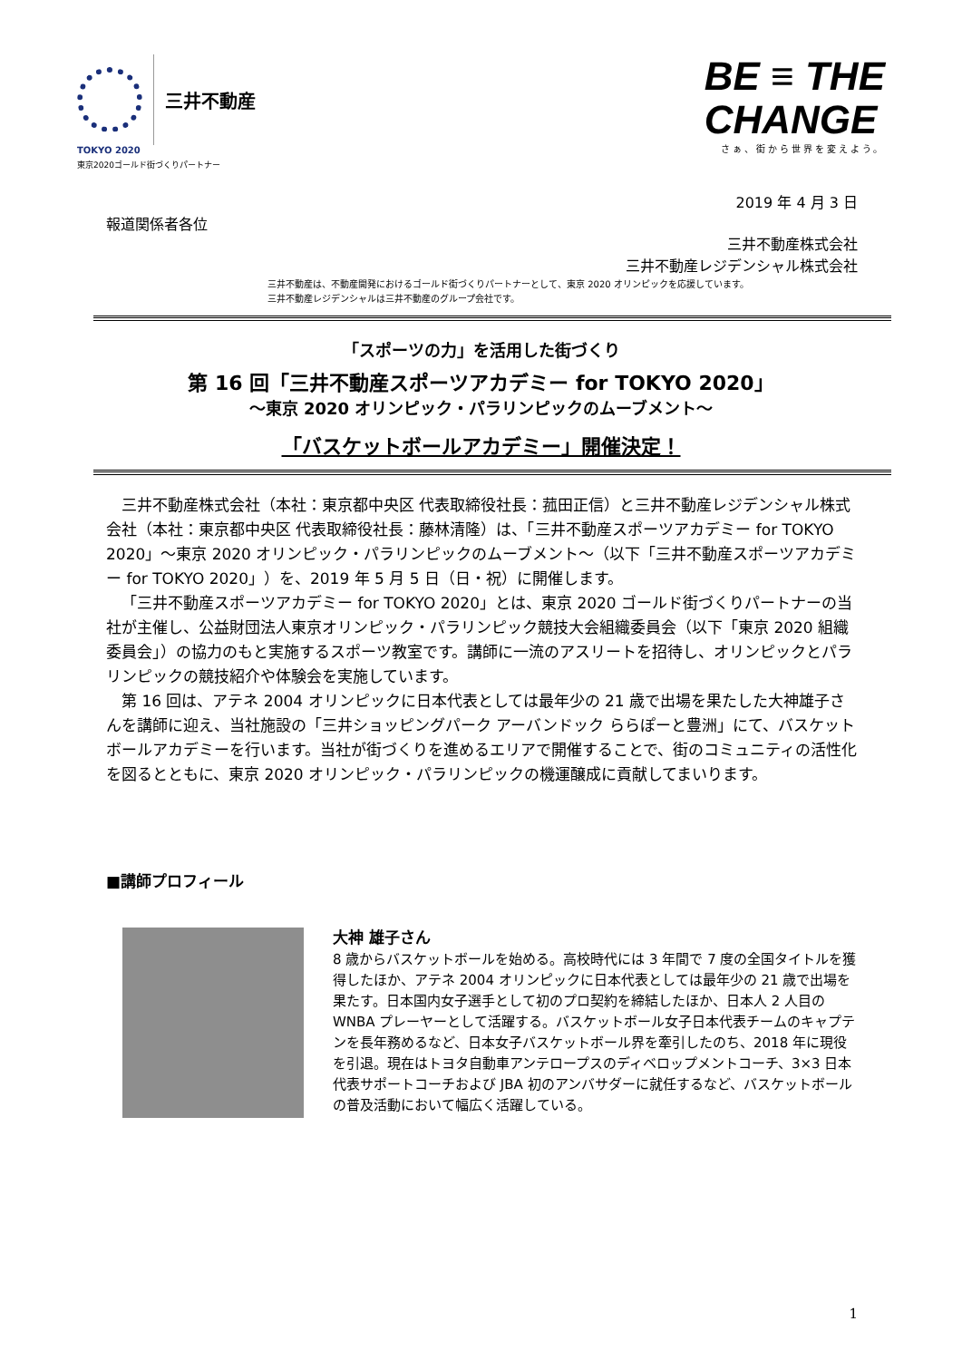三井不動産
TOKYO 2020
東京2020ゴールド街づくりパートナー
BE ≡ THE
CHANGE
さぁ、街から世界を変えよう。
2019 年 4 月 3 日
報道関係者各位
三井不動産株式会社
三井不動産レジデンシャル株式会社
三井不動産は、不動産開発におけるゴールド街づくりパートナーとして、東京 2020 オリンピックを応援しています。
三井不動産レジデンシャルは三井不動産のグループ会社です。
「スポーツの力」を活用した街づくり
第 16 回「三井不動産スポーツアカデミー for TOKYO 2020」
～東京 2020 オリンピック・パラリンピックのムーブメント～
「バスケットボールアカデミー」開催決定！
三井不動産株式会社（本社：東京都中央区 代表取締役社長：菰田正信）と三井不動産レジデンシャル株式会社（本社：東京都中央区 代表取締役社長：藤林清隆）は、「三井不動産スポーツアカデミー for TOKYO 2020」～東京 2020 オリンピック・パラリンピックのムーブメント～（以下「三井不動産スポーツアカデミー for TOKYO 2020」）を、2019 年 5 月 5 日（日・祝）に開催します。
「三井不動産スポーツアカデミー for TOKYO 2020」とは、東京 2020 ゴールド街づくりパートナーの当社が主催し、公益財団法人東京オリンピック・パラリンピック競技大会組織委員会（以下「東京 2020 組織委員会」）の協力のもと実施するスポーツ教室です。講師に一流のアスリートを招待し、オリンピックとパラリンピックの競技紹介や体験会を実施しています。
第 16 回は、アテネ 2004 オリンピックに日本代表としては最年少の 21 歳で出場を果たした大神雄子さんを講師に迎え、当社施設の「三井ショッピングパーク アーバンドック ららぽーと豊洲」にて、バスケットボールアカデミーを行います。当社が街づくりを進めるエリアで開催することで、街のコミュニティの活性化を図るとともに、東京 2020 オリンピック・パラリンピックの機運醸成に貢献してまいります。
■講師プロフィール
大神 雄子さん
8 歳からバスケットボールを始める。高校時代には 3 年間で 7 度の全国タイトルを獲得したほか、アテネ 2004 オリンピックに日本代表としては最年少の 21 歳で出場を果たす。日本国内女子選手として初のプロ契約を締結したほか、日本人 2 人目の WNBA プレーヤーとして活躍する。バスケットボール女子日本代表チームのキャプテンを長年務めるなど、日本女子バスケットボール界を牽引したのち、2018 年に現役を引退。現在はトヨタ自動車アンテロープスのディベロップメントコーチ、3×3 日本代表サポートコーチおよび JBA 初のアンバサダーに就任するなど、バスケットボールの普及活動において幅広く活躍している。
1